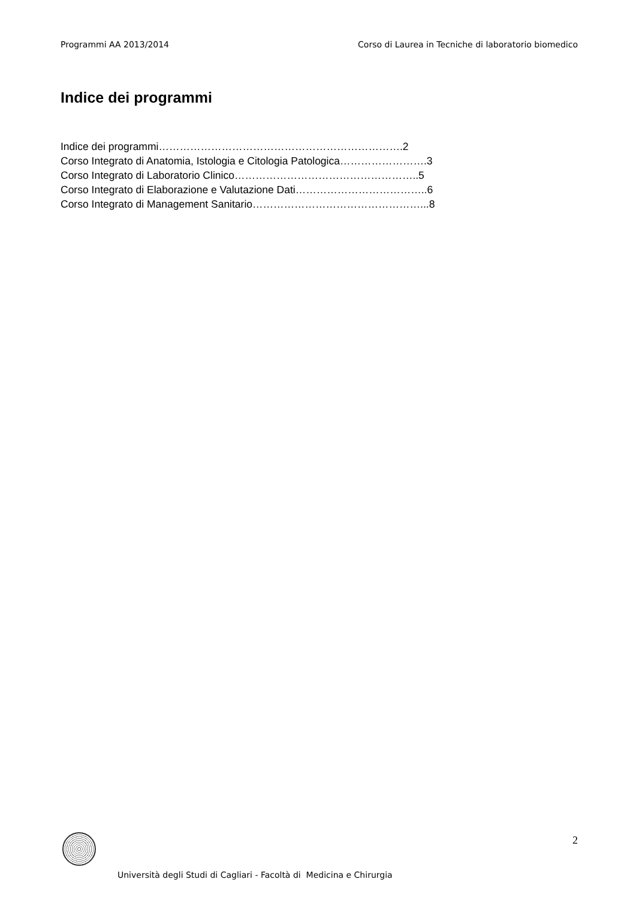Programmi AA 2013/2014 Corso di Laurea in Tecniche di laboratorio biomedico
Indice dei programmi
Indice dei programmi…………………………………………………………….2
Corso Integrato di Anatomia, Istologia e Citologia Patologica…………………….3
Corso Integrato di Laboratorio Clinico……………………………………………..5
Corso Integrato di Elaborazione e Valutazione Dati………………………………..6
Corso Integrato di Management Sanitario…………………………………………...8
2
Università degli Studi di Cagliari - Facoltà di Medicina e Chirurgia